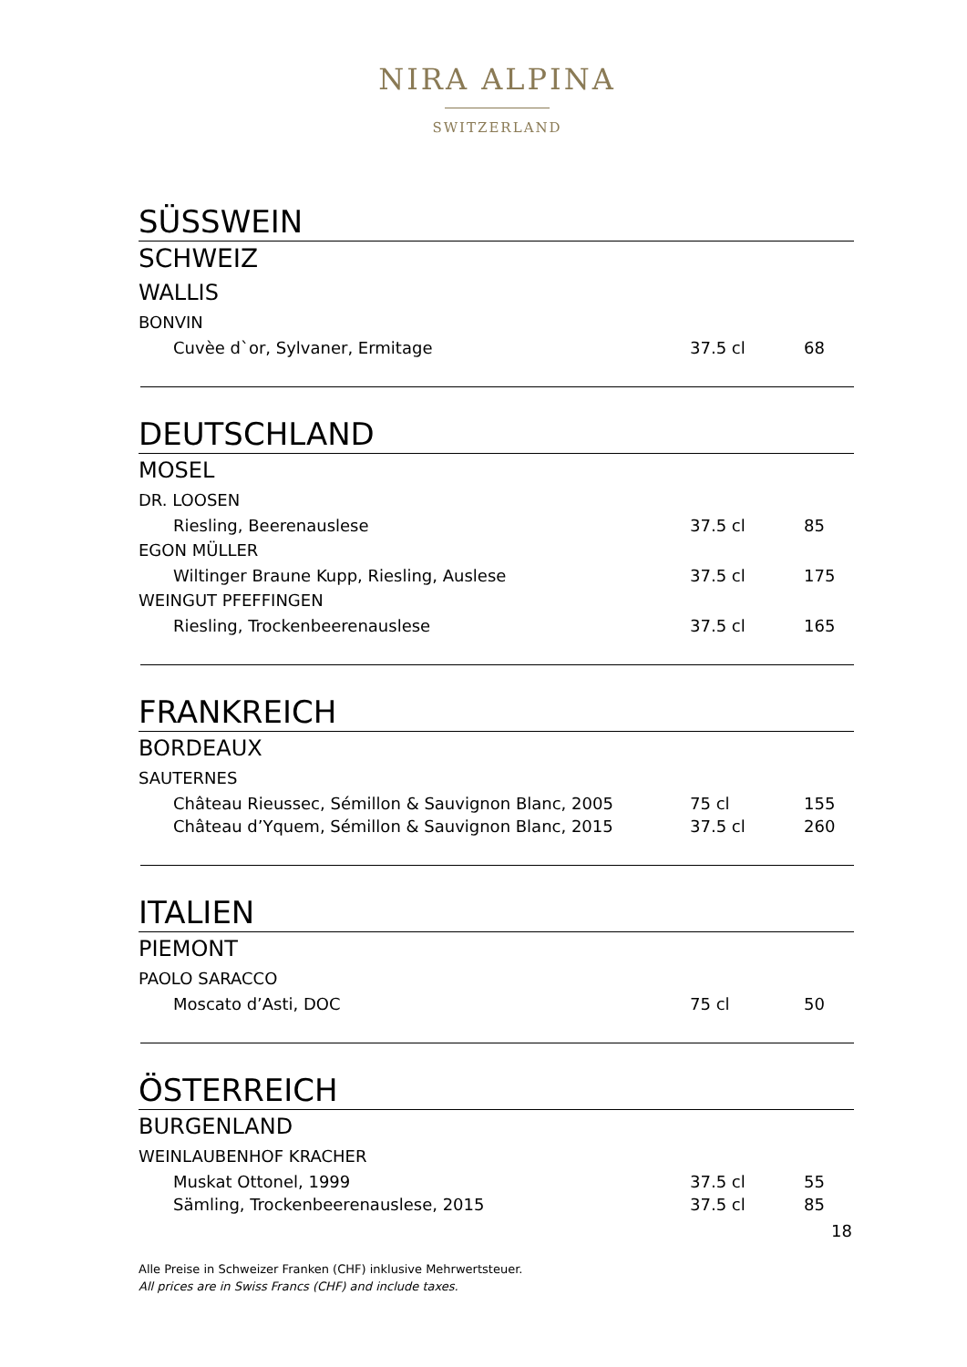NIRA ALPINA
SWITZERLAND
SÜSSWEIN
SCHWEIZ
WALLIS
BONVIN
| Cuvèe d`or, Sylvaner, Ermitage | 37.5 cl | 68 |
DEUTSCHLAND
MOSEL
DR. LOOSEN
| Riesling, Beerenauslese | 37.5 cl | 85 |
EGON MÜLLER
| Wiltinger Braune Kupp, Riesling, Auslese | 37.5 cl | 175 |
WEINGUT PFEFFINGEN
| Riesling, Trockenbeerenauslese | 37.5 cl | 165 |
FRANKREICH
BORDEAUX
SAUTERNES
| Château Rieussec, Sémillon & Sauvignon Blanc, 2005 | 75 cl | 155 |
| Château d’Yquem, Sémillon & Sauvignon Blanc, 2015 | 37.5 cl | 260 |
ITALIEN
PIEMONT
PAOLO SARACCO
| Moscato d’Asti, DOC | 75 cl | 50 |
ÖSTERREICH
BURGENLAND
WEINLAUBENHOF KRACHER
| Muskat Ottonel, 1999 | 37.5 cl | 55 |
| Sämling, Trockenbeerenauslese, 2015 | 37.5 cl | 85 |
18
Alle Preise in Schweizer Franken (CHF) inklusive Mehrwertsteuer.
All prices are in Swiss Francs (CHF) and include taxes.